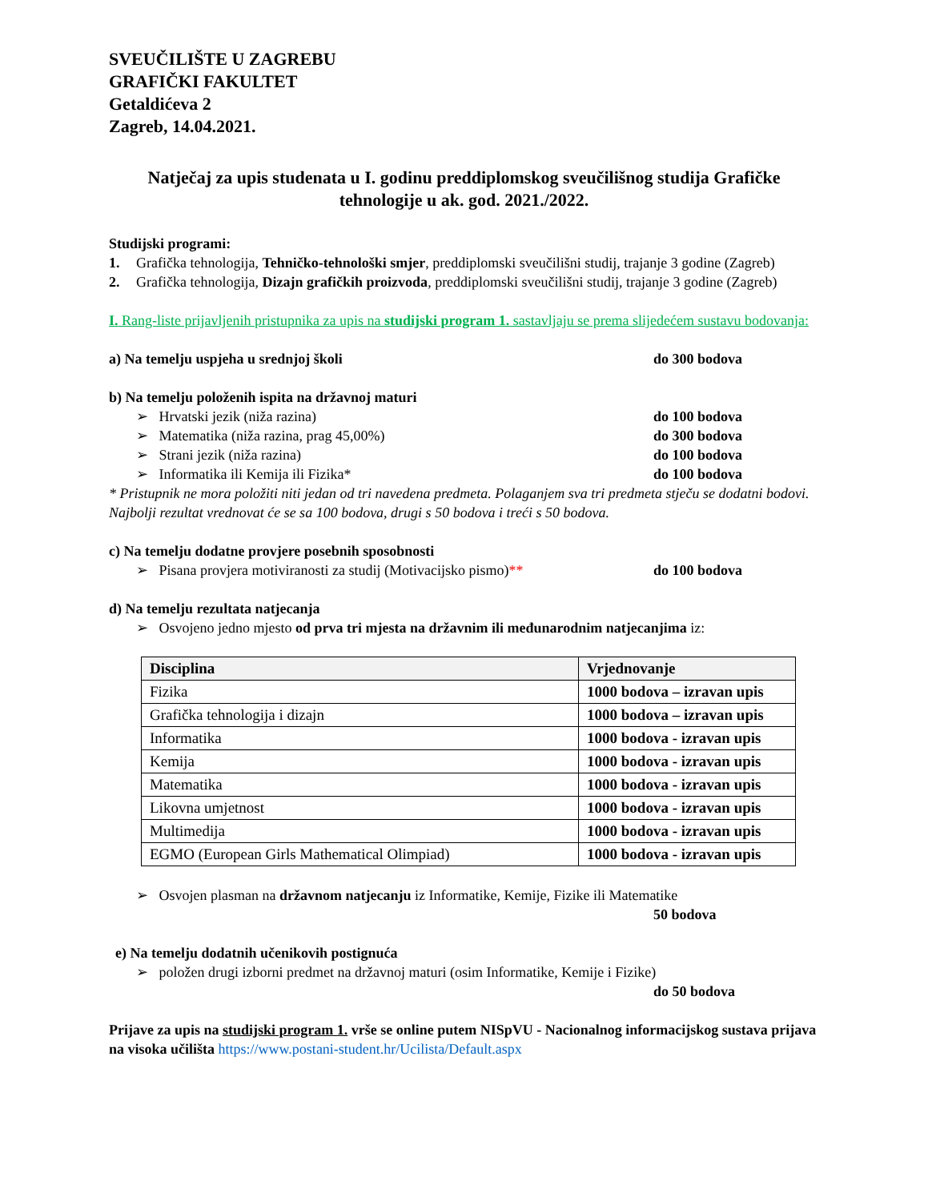SVEUČILIŠTE U ZAGREBU
GRAFIČKI FAKULTET
Getaldićeva 2
Zagreb, 14.04.2021.
Natječaj za upis studenata u I. godinu preddiplomskog sveučilišnog studija Grafičke tehnologije u ak. god. 2021./2022.
Studijski programi:
1. Grafička tehnologija, Tehničko-tehnološki smjer, preddiplomski sveučilišni studij, trajanje 3 godine (Zagreb)
2. Grafička tehnologija, Dizajn grafičkih proizvoda, preddiplomski sveučilišni studij, trajanje 3 godine (Zagreb)
I. Rang-liste prijavljenih pristupnika za upis na studijski program 1. sastavljaju se prema slijedećem sustavu bodovanja:
a) Na temelju uspjeha u srednjoj školi do 300 bodova
b) Na temelju položenih ispita na državnoj maturi
➢ Hrvatski jezik (niža razina) do 100 bodova
➢ Matematika (niža razina, prag 45,00%) do 300 bodova
➢ Strani jezik (niža razina) do 100 bodova
➢ Informatika ili Kemija ili Fizika* do 100 bodova
* Pristupnik ne mora položiti niti jedan od tri navedena predmeta. Polaganjem sva tri predmeta stječu se dodatni bodovi. Najbolji rezultat vrednovat će se sa 100 bodova, drugi s 50 bodova i treći s 50 bodova.
c) Na temelju dodatne provjere posebnih sposobnosti
➢ Pisana provjera motiviranosti za studij (Motivacijsko pismo)** do 100 bodova
d) Na temelju rezultata natjecanja
➢ Osvojeno jedno mjesto od prva tri mjesta na državnim ili međunarodnim natjecanjima iz:
| Disciplina | Vrjednovanje |
| --- | --- |
| Fizika | 1000 bodova – izravan upis |
| Grafička tehnologija i dizajn | 1000 bodova – izravan upis |
| Informatika | 1000 bodova - izravan upis |
| Kemija | 1000 bodova - izravan upis |
| Matematika | 1000 bodova - izravan upis |
| Likovna umjetnost | 1000 bodova - izravan upis |
| Multimedija | 1000 bodova - izravan upis |
| EGMO (European Girls Mathematical Olimpiad) | 1000 bodova - izravan upis |
➢ Osvojen plasman na državnom natjecanju iz Informatike, Kemije, Fizike ili Matematike
50 bodova
e) Na temelju dodatnih učenikovih postignuća
➢ položen drugi izborni predmet na državnoj maturi (osim Informatike, Kemije i Fizike)
do 50 bodova
Prijave za upis na studijski program 1. vrše se online putem NISpVU - Nacionalnog informacijskog sustava prijava na visoka učilišta https://www.postani-student.hr/Ucilista/Default.aspx